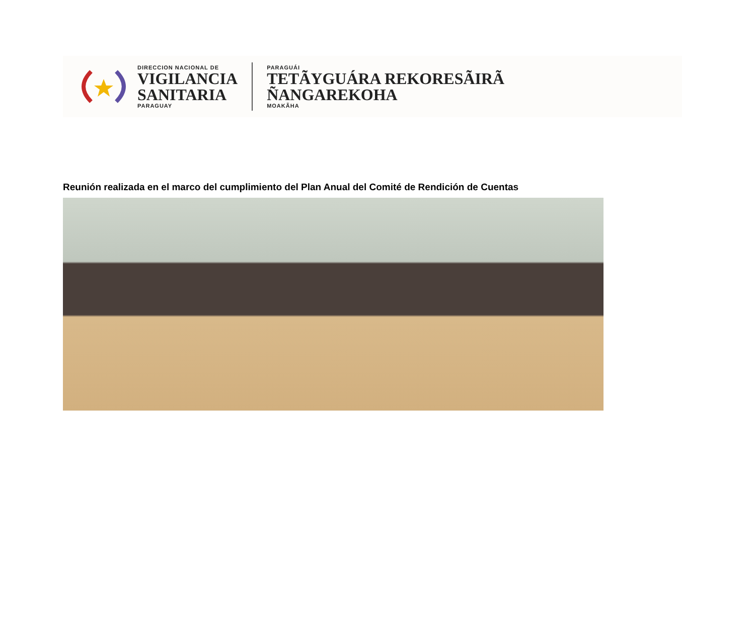DIRECCION NACIONAL DE
VIGILANCIA
SANITARIA
PARAGUAY
PARAGUÁI
TETÃYGUÁRA REKORESÃIRÃ
ÑANGAREKOHA
MOAKÃHA
Reunión realizada en el marco del cumplimiento del Plan Anual del Comité de Rendición de Cuentas